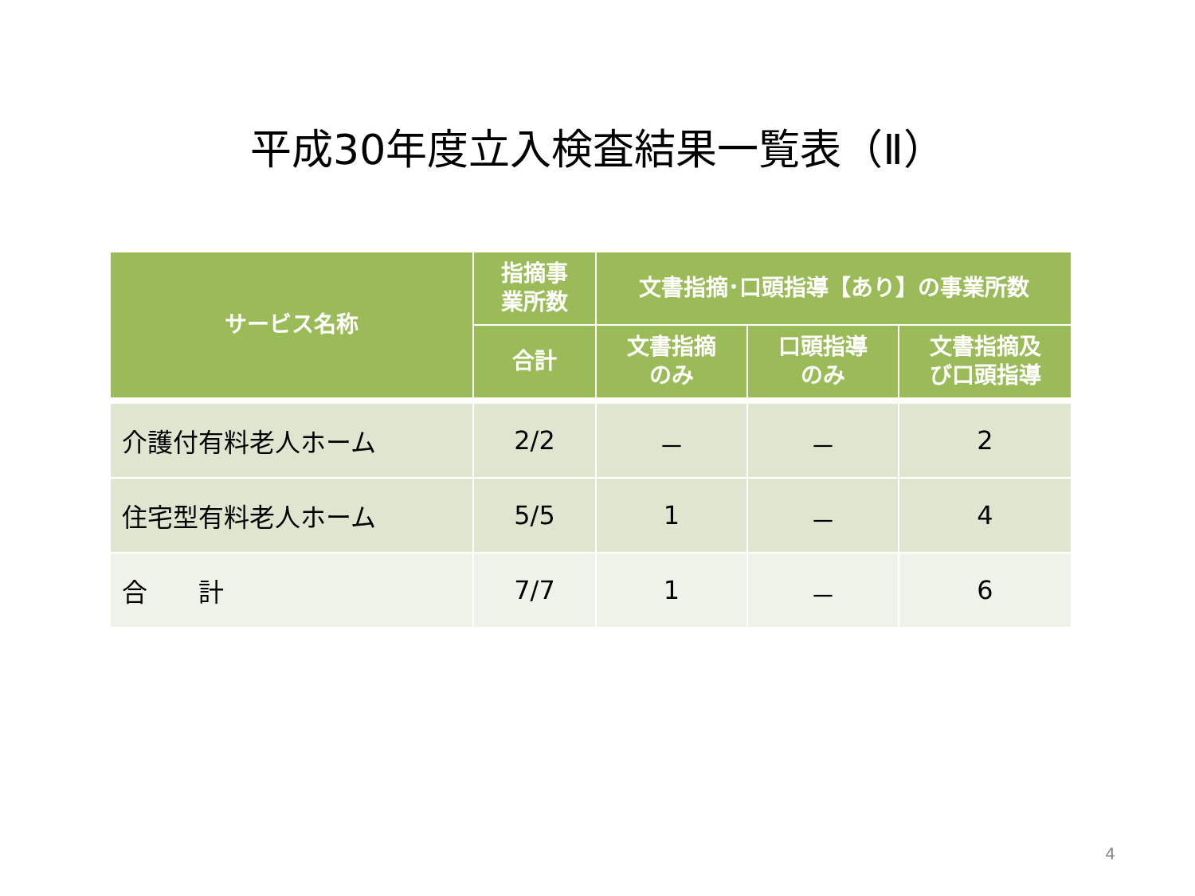平成30年度立入検査結果一覧表（Ⅱ）
| サービス名称 | 指摘事 業所数 | 文書指摘･口頭指導【あり】の事業所数 | | |
| --- | --- | --- | --- | --- |
| | 合計 | 文書指摘 のみ | 口頭指導 のみ | 文書指摘及 び口頭指導 |
| 介護付有料老人ホーム | 2/2 | － | － | 2 |
| 住宅型有料老人ホーム | 5/5 | 1 | － | 4 |
| 合 計 | 7/7 | 1 | － | 6 |
4